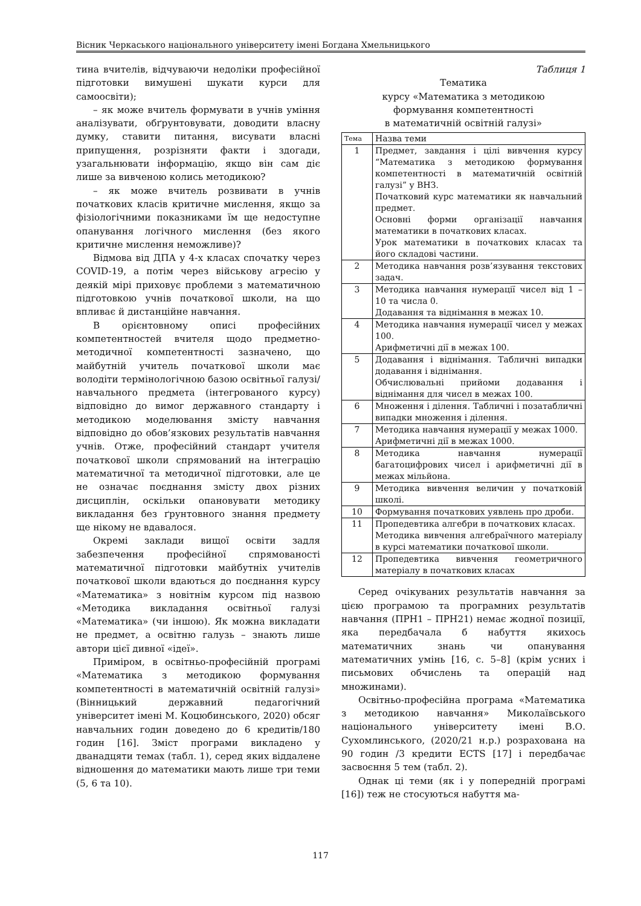Вісник Черкаського національного університету імені Богдана Хмельницького
тина вчителів, відчуваючи недоліки професійної підготовки вимушені шукати курси для самоосвіти);
– як може вчитель формувати в учнів уміння аналізувати, обґрунтовувати, доводити власну думку, ставити питання, висувати власні припущення, розрізняти факти і здогади, узагальнювати інформацію, якщо він сам діє лише за вивченою колись методикою?
– як може вчитель розвивати в учнів початкових класів критичне мислення, якщо за фізіологічними показниками їм ще недоступне опанування логічного мислення (без якого критичне мислення неможливе)?
Відмова від ДПА у 4-х класах спочатку через COVID-19, а потім через військову агресію у деякій мірі приховує проблеми з математичною підготовкою учнів початкової школи, на що впливає й дистанційне навчання.
В орієнтовному описі професійних компетентностей вчителя щодо предметно-методичної компетентності зазначено, що майбутній учитель початкової школи має володіти термінологічною базою освітньої галузі/ навчального предмета (інтегрованого курсу) відповідно до вимог державного стандарту і методикою моделювання змісту навчання відповідно до обов’язкових результатів навчання учнів. Отже, професійний стандарт учителя початкової школи спрямований на інтеграцію математичної та методичної підготовки, але це не означає поєднання змісту двох різних дисциплін, оскільки опановувати методику викладання без ґрунтовного знання предмету ще нікому не вдавалося.
Окремі заклади вищої освіти задля забезпечення професійної спрямованості математичної підготовки майбутніх учителів початкової школи вдаються до поєднання курсу «Математика» з новітнім курсом під назвою «Методика викладання освітньої галузі «Математика» (чи іншою). Як можна викладати не предмет, а освітню галузь – знають лише автори цієї дивної «ідеї».
Приміром, в освітньо-професійній програмі «Математика з методикою формування компетентності в математичній освітній галузі» (Вінницький державний педагогічний університет імені М. Коцюбинського, 2020) обсяг навчальних годин доведено до 6 кредитів/180 годин [16]. Зміст програми викладено у дванадцяти темах (табл. 1), серед яких віддалене відношення до математики мають лише три теми (5, 6 та 10).
Таблиця 1
Тематика
курсу «Математика з методикою
формування компетентності
в математичній освітній галузі»
| Тема | Назва теми |
| --- | --- |
| 1 | Предмет, завдання і цілі вивчення курсу “Математика з методикою формування компетентності в математичній освітній галузі” у ВНЗ. Початковий курс математики як навчальний предмет. Основні форми організації навчання математики в початкових класах. Урок математики в початкових класах та його складові частини. |
| 2 | Методика навчання розв’язування текстових задач. |
| 3 | Методика навчання нумерації чисел від 1 – 10 та числа 0. Додавання та віднімання в межах 10. |
| 4 | Методика навчання нумерації чисел у межах 100. Арифметичні дії в межах 100. |
| 5 | Додавання і віднімання. Табличні випадки додавання і віднімання. Обчислювальні прийоми додавання і віднімання для чисел в межах 100. |
| 6 | Множення і ділення. Табличні і позатабличні випадки множення і ділення. |
| 7 | Методика навчання нумерації у межах 1000. Арифметичні дії в межах 1000. |
| 8 | Методика навчання нумерації багатоцифрових чисел і арифметичні дії в межах мільйона. |
| 9 | Методика вивчення величин у початковій школі. |
| 10 | Формування початкових уявлень про дроби. |
| 11 | Пропедевтика алгебри в початкових класах. Методика вивчення алгебраїчного матеріалу в курсі математики початкової школи. |
| 12 | Пропедевтика вивчення геометричного матеріалу в початкових класах |
Серед очікуваних результатів навчання за цією програмою та програмних результатів навчання (ПРН1 – ПРН21) немає жодної позиції, яка передбачала б набуття якихось математичних знань чи опанування математичних умінь [16, с. 5–8] (крім усних і письмових обчислень та операцій над множинами).
Освітньо-професійна програма «Математика з методикою навчання» Миколаївського національного університету імені В.О. Сухомлинського, (2020/21 н.р.) розрахована на 90 годин /3 кредити ECTS [17] і передбачає засвоєння 5 тем (табл. 2).
Однак ці теми (як і у попередній програмі [16]) теж не стосуються набуття ма-
117